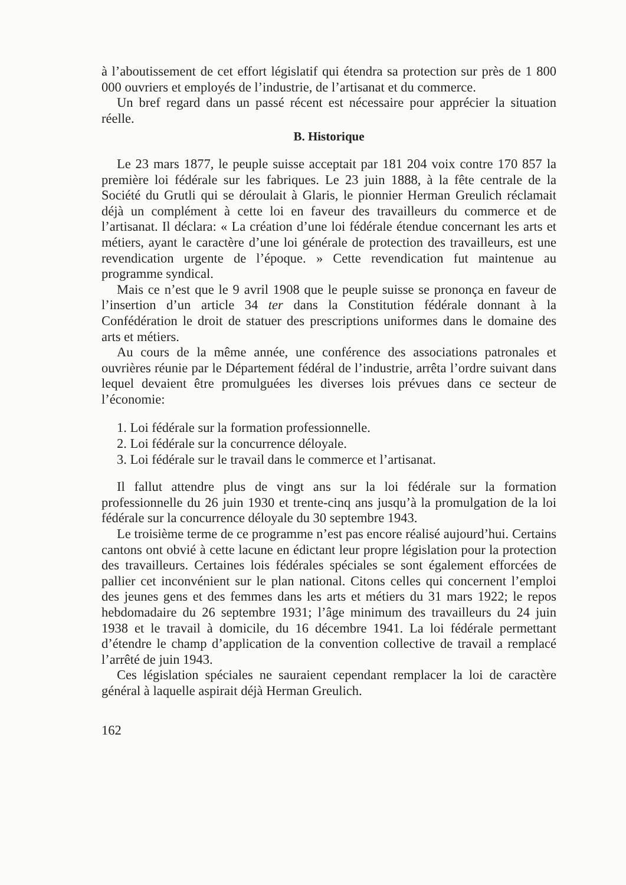à l’aboutissement de cet effort législatif qui étendra sa protection sur près de 1 800 000 ouvriers et employés de l’industrie, de l’artisanat et du commerce.
Un bref regard dans un passé récent est nécessaire pour apprécier la situation réelle.
B. Historique
Le 23 mars 1877, le peuple suisse acceptait par 181 204 voix contre 170 857 la première loi fédérale sur les fabriques. Le 23 juin 1888, à la fête centrale de la Société du Grutli qui se déroulait à Glaris, le pionnier Herman Greulich réclamait déjà un complément à cette loi en faveur des travailleurs du commerce et de l’artisanat. Il déclara: « La création d’une loi fédérale étendue concernant les arts et métiers, ayant le caractère d’une loi générale de protection des travailleurs, est une revendication urgente de l’époque. » Cette revendication fut maintenue au programme syndical.
Mais ce n’est que le 9 avril 1908 que le peuple suisse se prononça en faveur de l’insertion d’un article 34 ter dans la Constitution fédérale donnant à la Confédération le droit de statuer des prescriptions uniformes dans le domaine des arts et métiers.
Au cours de la même année, une conférence des associations patronales et ouvrières réunie par le Département fédéral de l’industrie, arrêta l’ordre suivant dans lequel devaient être promulguées les diverses lois prévues dans ce secteur de l’économie:
1. Loi fédérale sur la formation professionnelle.
2. Loi fédérale sur la concurrence déloyale.
3. Loi fédérale sur le travail dans le commerce et l’artisanat.
Il fallut attendre plus de vingt ans sur la loi fédérale sur la formation professionnelle du 26 juin 1930 et trente-cinq ans jusqu’à la promulgation de la loi fédérale sur la concurrence déloyale du 30 septembre 1943.
Le troisième terme de ce programme n’est pas encore réalisé aujourd’hui. Certains cantons ont obvié à cette lacune en édictant leur propre législation pour la protection des travailleurs. Certaines lois fédérales spéciales se sont également efforcées de pallier cet inconvénient sur le plan national. Citons celles qui concernent l’emploi des jeunes gens et des femmes dans les arts et métiers du 31 mars 1922; le repos hebdomadaire du 26 septembre 1931; l’âge minimum des travailleurs du 24 juin 1938 et le travail à domicile, du 16 décembre 1941. La loi fédérale permettant d’étendre le champ d’application de la convention collective de travail a remplacé l’arrêté de juin 1943.
Ces législation spéciales ne sauraient cependant remplacer la loi de caractère général à laquelle aspirait déjà Herman Greulich.
162